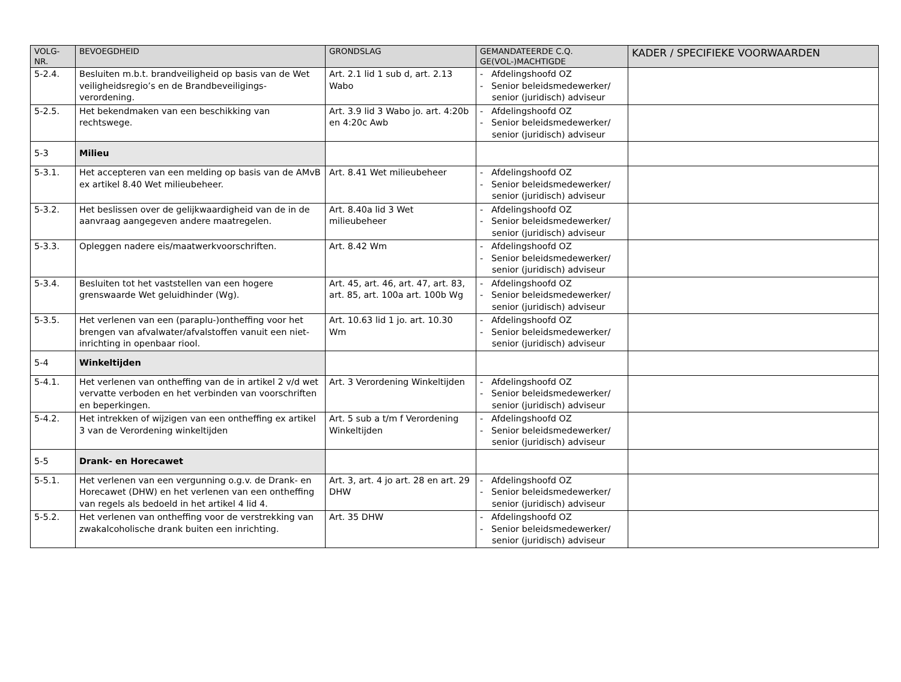| VOLG- NR. | BEVOEGDHEID | GRONDSLAG | GEMANDATEERDE C.Q. GE(VOL-)MACHTIGDE | KADER / SPECIFIEKE VOORWAARDEN |
| --- | --- | --- | --- | --- |
| 5-2.4. | Besluiten m.b.t. brandveiligheid op basis van de Wet veiligheidsregio’s en de Brandbeveiligings-verordening. | Art. 2.1 lid 1 sub d, art. 2.13 Wabo | - Afdelingshoofd OZ - Senior beleidsmedewerker/ senior (juridisch) adviseur | |
| 5-2.5. | Het bekendmaken van een beschikking van rechtswege. | Art. 3.9 lid 3 Wabo jo. art. 4:20b en 4:20c Awb | - Afdelingshoofd OZ - Senior beleidsmedewerker/ senior (juridisch) adviseur | |
| 5-3 | Milieu | | | |
| 5-3.1. | Het accepteren van een melding op basis van de AMvB ex artikel 8.40 Wet milieubeheer. | Art. 8.41 Wet milieubeheer | - Afdelingshoofd OZ - Senior beleidsmedewerker/ senior (juridisch) adviseur | |
| 5-3.2. | Het beslissen over de gelijkwaardigheid van de in de aanvraag aangegeven andere maatregelen. | Art. 8.40a lid 3 Wet milieubeheer | - Afdelingshoofd OZ - Senior beleidsmedewerker/ senior (juridisch) adviseur | |
| 5-3.3. | Opleggen nadere eis/maatwerkvoorschriften. | Art. 8.42 Wm | - Afdelingshoofd OZ - Senior beleidsmedewerker/ senior (juridisch) adviseur | |
| 5-3.4. | Besluiten tot het vaststellen van een hogere grenswaarde Wet geluidhinder (Wg). | Art. 45, art. 46, art. 47, art. 83, art. 85, art. 100a art. 100b Wg | - Afdelingshoofd OZ - Senior beleidsmedewerker/ senior (juridisch) adviseur | |
| 5-3.5. | Het verlenen van een (paraplu-)ontheffing voor het brengen van afvalwater/afvalstoffen vanuit een niet-inrichting in openbaar riool. | Art. 10.63 lid 1 jo. art. 10.30 Wm | - Afdelingshoofd OZ - Senior beleidsmedewerker/ senior (juridisch) adviseur | |
| 5-4 | Winkeltijden | | | |
| 5-4.1. | Het verlenen van ontheffing van de in artikel 2 v/d wet vervatte verboden en het verbinden van voorschriften en beperkingen. | Art. 3 Verordening Winkeltijden | - Afdelingshoofd OZ - Senior beleidsmedewerker/ senior (juridisch) adviseur | |
| 5-4.2. | Het intrekken of wijzigen van een ontheffing ex artikel 3 van de Verordening winkeltijden | Art. 5 sub a t/m f Verordening Winkeltijden | - Afdelingshoofd OZ - Senior beleidsmedewerker/ senior (juridisch) adviseur | |
| 5-5 | Drank- en Horecawet | | | |
| 5-5.1. | Het verlenen van een vergunning o.g.v. de Drank- en Horecawet (DHW) en het verlenen van een ontheffing van regels als bedoeld in het artikel 4 lid 4. | Art. 3, art. 4 jo art. 28 en art. 29 DHW | - Afdelingshoofd OZ - Senior beleidsmedewerker/ senior (juridisch) adviseur | |
| 5-5.2. | Het verlenen van ontheffing voor de verstrekking van zwakalcoholische drank buiten een inrichting. | Art. 35 DHW | - Afdelingshoofd OZ - Senior beleidsmedewerker/ senior (juridisch) adviseur | |